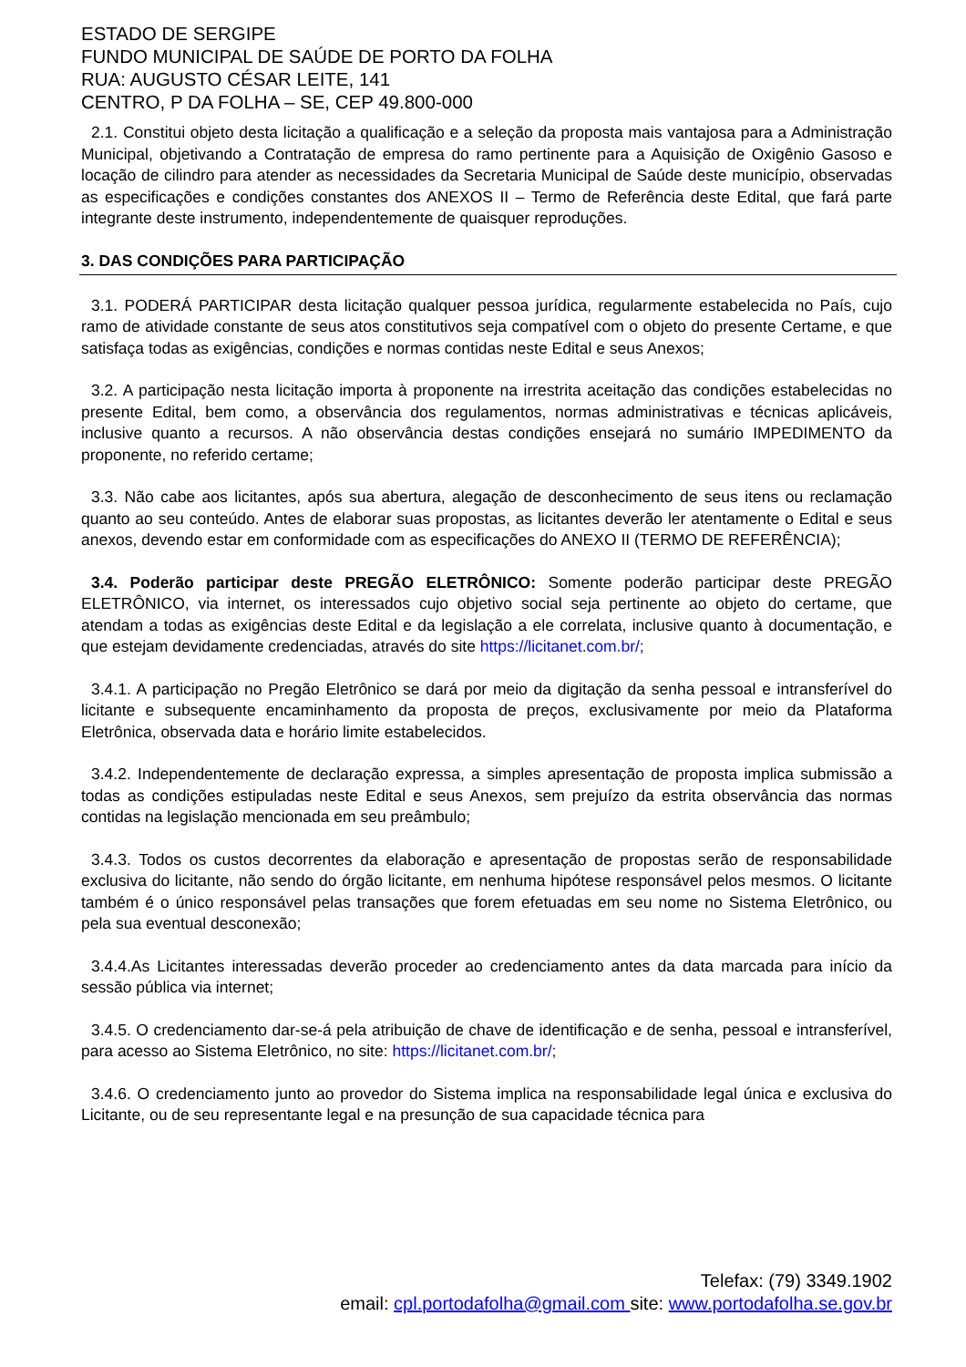ESTADO DE SERGIPE
FUNDO MUNICIPAL DE SAÚDE DE PORTO DA FOLHA
RUA: AUGUSTO CÉSAR LEITE, 141
CENTRO, P DA FOLHA – SE, CEP 49.800-000
2.1. Constitui objeto desta licitação a qualificação e a seleção da proposta mais vantajosa para a Administração Municipal, objetivando a Contratação de empresa do ramo pertinente para a Aquisição de Oxigênio Gasoso e locação de cilindro para atender as necessidades da Secretaria Municipal de Saúde deste município, observadas as especificações e condições constantes dos ANEXOS II – Termo de Referência deste Edital, que fará parte integrante deste instrumento, independentemente de quaisquer reproduções.
3. DAS CONDIÇÕES PARA PARTICIPAÇÃO
3.1. PODERÁ PARTICIPAR desta licitação qualquer pessoa jurídica, regularmente estabelecida no País, cujo ramo de atividade constante de seus atos constitutivos seja compatível com o objeto do presente Certame, e que satisfaça todas as exigências, condições e normas contidas neste Edital e seus Anexos;
3.2. A participação nesta licitação importa à proponente na irrestrita aceitação das condições estabelecidas no presente Edital, bem como, a observância dos regulamentos, normas administrativas e técnicas aplicáveis, inclusive quanto a recursos. A não observância destas condições ensejará no sumário IMPEDIMENTO da proponente, no referido certame;
3.3. Não cabe aos licitantes, após sua abertura, alegação de desconhecimento de seus itens ou reclamação quanto ao seu conteúdo. Antes de elaborar suas propostas, as licitantes deverão ler atentamente o Edital e seus anexos, devendo estar em conformidade com as especificações do ANEXO II (TERMO DE REFERÊNCIA);
3.4. Poderão participar deste PREGÃO ELETRÔNICO: Somente poderão participar deste PREGÃO ELETRÔNICO, via internet, os interessados cujo objetivo social seja pertinente ao objeto do certame, que atendam a todas as exigências deste Edital e da legislação a ele correlata, inclusive quanto à documentação, e que estejam devidamente credenciadas, através do site https://licitanet.com.br/;
3.4.1. A participação no Pregão Eletrônico se dará por meio da digitação da senha pessoal e intransferível do licitante e subsequente encaminhamento da proposta de preços, exclusivamente por meio da Plataforma Eletrônica, observada data e horário limite estabelecidos.
3.4.2. Independentemente de declaração expressa, a simples apresentação de proposta implica submissão a todas as condições estipuladas neste Edital e seus Anexos, sem prejuízo da estrita observância das normas contidas na legislação mencionada em seu preâmbulo;
3.4.3. Todos os custos decorrentes da elaboração e apresentação de propostas serão de responsabilidade exclusiva do licitante, não sendo do órgão licitante, em nenhuma hipótese responsável pelos mesmos. O licitante também é o único responsável pelas transações que forem efetuadas em seu nome no Sistema Eletrônico, ou pela sua eventual desconexão;
3.4.4.As Licitantes interessadas deverão proceder ao credenciamento antes da data marcada para início da sessão pública via internet;
3.4.5. O credenciamento dar-se-á pela atribuição de chave de identificação e de senha, pessoal e intransferível, para acesso ao Sistema Eletrônico, no site: https://licitanet.com.br/;
3.4.6. O credenciamento junto ao provedor do Sistema implica na responsabilidade legal única e exclusiva do Licitante, ou de seu representante legal e na presunção de sua capacidade técnica para
Telefax: (79) 3349.1902
email: cpl.portodafolha@gmail.com site: www.portodafolha.se.gov.br